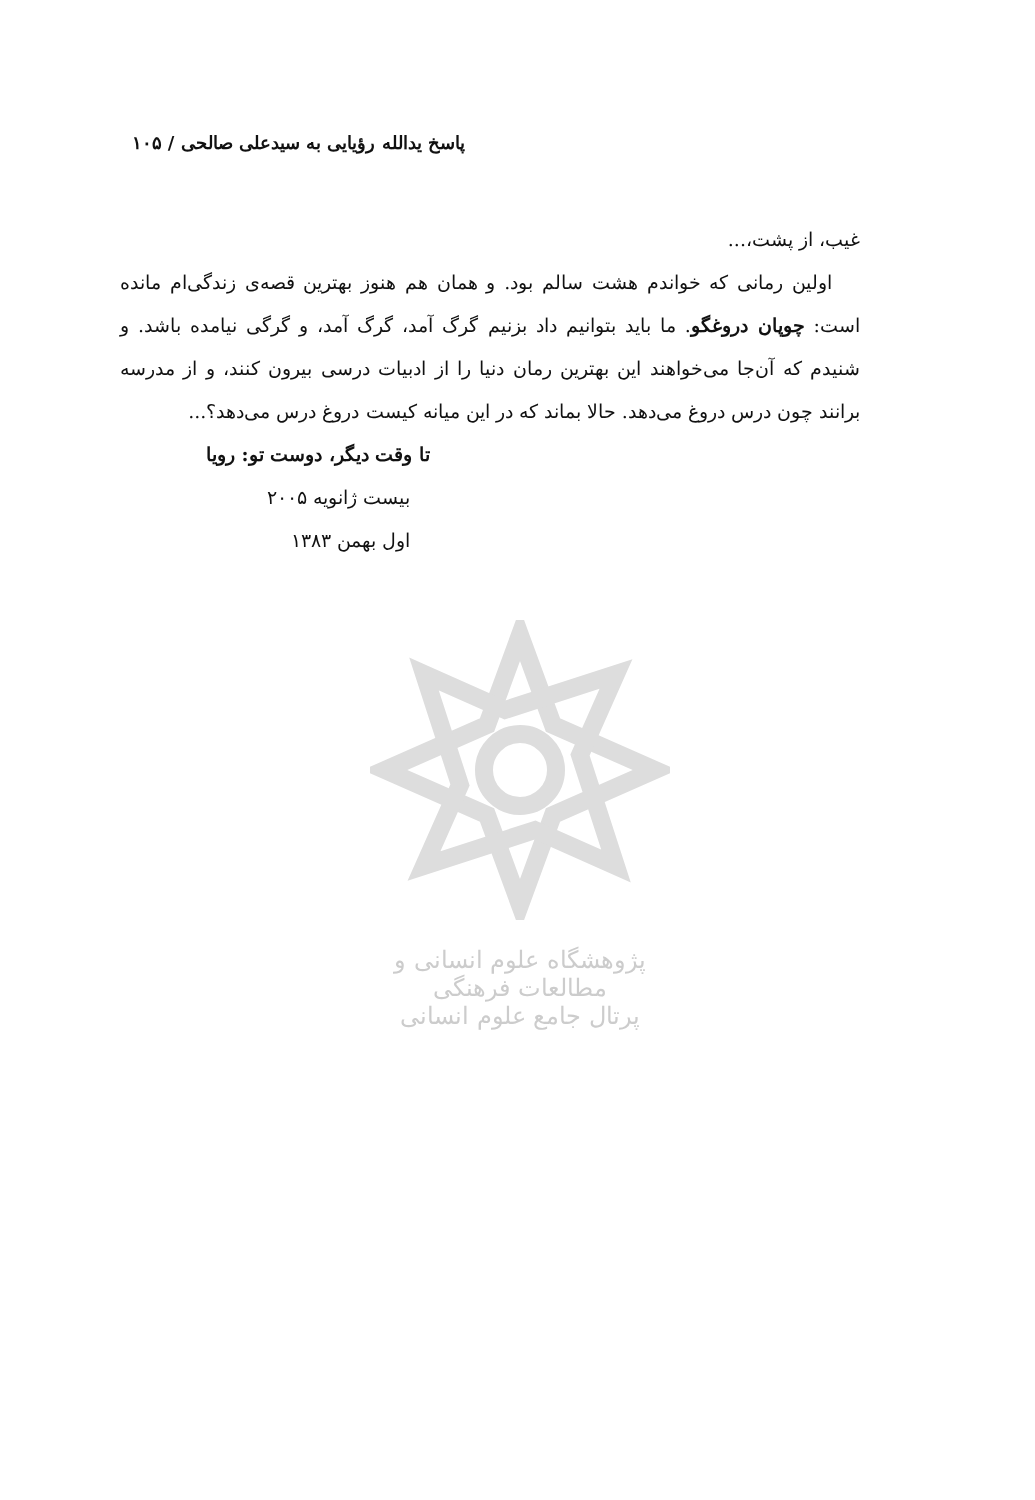پاسخ یدالله رؤیایی به سیدعلی صالحی / ۱۰۵
غیب، از پشت،...
اولین رمانی که خواندم هشت سالم بود. و همان هم هنوز بهترین قصه‌ی زندگی‌ام مانده است: چوپان دروغگو. ما باید بتوانیم داد بزنیم گرگ آمد، گرگ آمد، و گرگی نیامده باشد. و شنیدم که آن‌جا می‌خواهند این بهترین رمان دنیا را از ادبیات درسی بیرون کنند، و از مدرسه برانند چون درس دروغ می‌دهد. حالا بماند که در این میانه کیست دروغ درس می‌دهد؟...
تا وقت دیگر، دوست تو: رویا
بیست ژانویه ۲۰۰۵
اول بهمن ۱۳۸۳
پژوهشگاه علوم انسانی و مطالعات فرهنگی
پرتال جامع علوم انسانی